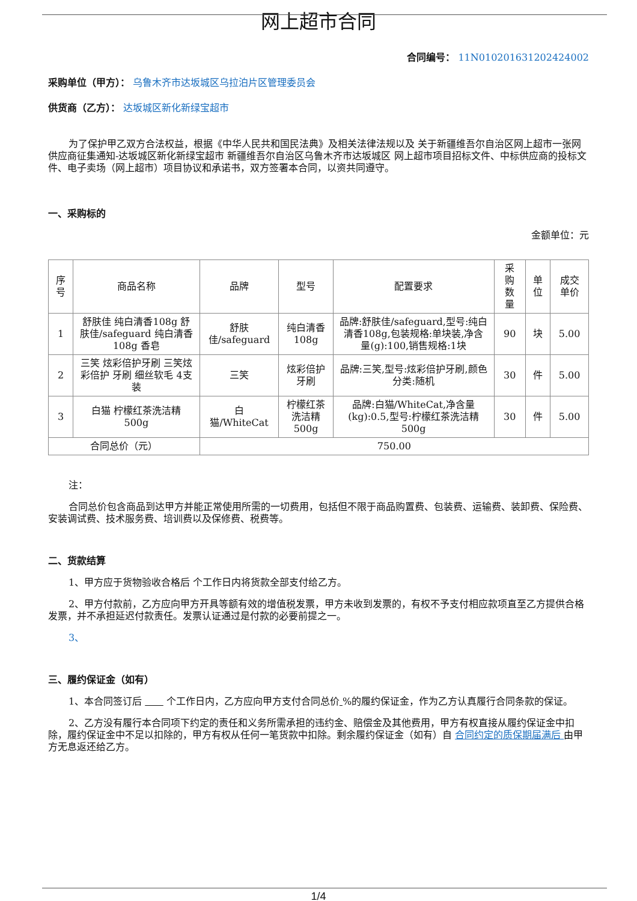网上超市合同
合同编号： 11N010201631202424002
采购单位（甲方）： 乌鲁木齐市达坂城区乌拉泊片区管理委员会
供货商（乙方）： 达坂城区新化新绿宝超市
为了保护甲乙双方合法权益，根据《中华人民共和国民法典》及相关法律法规以及 关于新疆维吾尔自治区网上超市一张网供应商征集通知-达坂城区新化新绿宝超市 新疆维吾尔自治区乌鲁木齐市达坂城区 网上超市项目招标文件、中标供应商的投标文件、电子卖场（网上超市）项目协议和承诺书，双方签署本合同，以资共同遵守。
一、采购标的
金额单位：元
| 序号 | 商品名称 | 品牌 | 型号 | 配置要求 | 采购数量 | 单位 | 成交单价 |
| --- | --- | --- | --- | --- | --- | --- | --- |
| 1 | 舒肤佳 纯白清香108g 舒肤佳/safeguard 纯白清香108g 香皂 | 舒肤佳/safeguard | 纯白清香108g | 品牌:舒肤佳/safeguard,型号:纯白清香108g,包装规格:单块装,净含量(g):100,销售规格:1块 | 90 | 块 | 5.00 |
| 2 | 三笑 炫彩倍护牙刷 三笑炫彩倍护 牙刷 细丝软毛 4支装 | 三笑 | 炫彩倍护牙刷 | 品牌:三笑,型号:炫彩倍护牙刷,颜色分类:随机 | 30 | 件 | 5.00 |
| 3 | 白猫 柠檬红茶洗洁精500g | 白猫/WhiteCat | 柠檬红茶洗洁精500g | 品牌:白猫/WhiteCat,净含量(kg):0.5,型号:柠檬红茶洗洁精500g | 30 | 件 | 5.00 |
| 合同总价（元） | | 750.00 | | | | | |
注：
合同总价包含商品到达甲方并能正常使用所需的一切费用，包括但不限于商品购置费、包装费、运输费、装卸费、保险费、安装调试费、技术服务费、培训费以及保修费、税费等。
二、货款结算
1、甲方应于货物验收合格后 个工作日内将货款全部支付给乙方。
2、甲方付款前，乙方应向甲方开具等额有效的增值税发票，甲方未收到发票的，有权不予支付相应款项直至乙方提供合格发票，并不承担延迟付款责任。发票认证通过是付款的必要前提之一。
3、
三、履约保证金（如有）
1、本合同签订后 个工作日内，乙方应向甲方支付合同总价 %的履约保证金，作为乙方认真履行合同条款的保证。
2、乙方没有履行本合同项下约定的责任和义务所需承担的违约金、赔偿金及其他费用，甲方有权直接从履约保证金中扣除，履约保证金中不足以扣除的，甲方有权从任何一笔货款中扣除。剩余履约保证金（如有）自 合同约定的质保期届满后 由甲方无息返还给乙方。
1/4